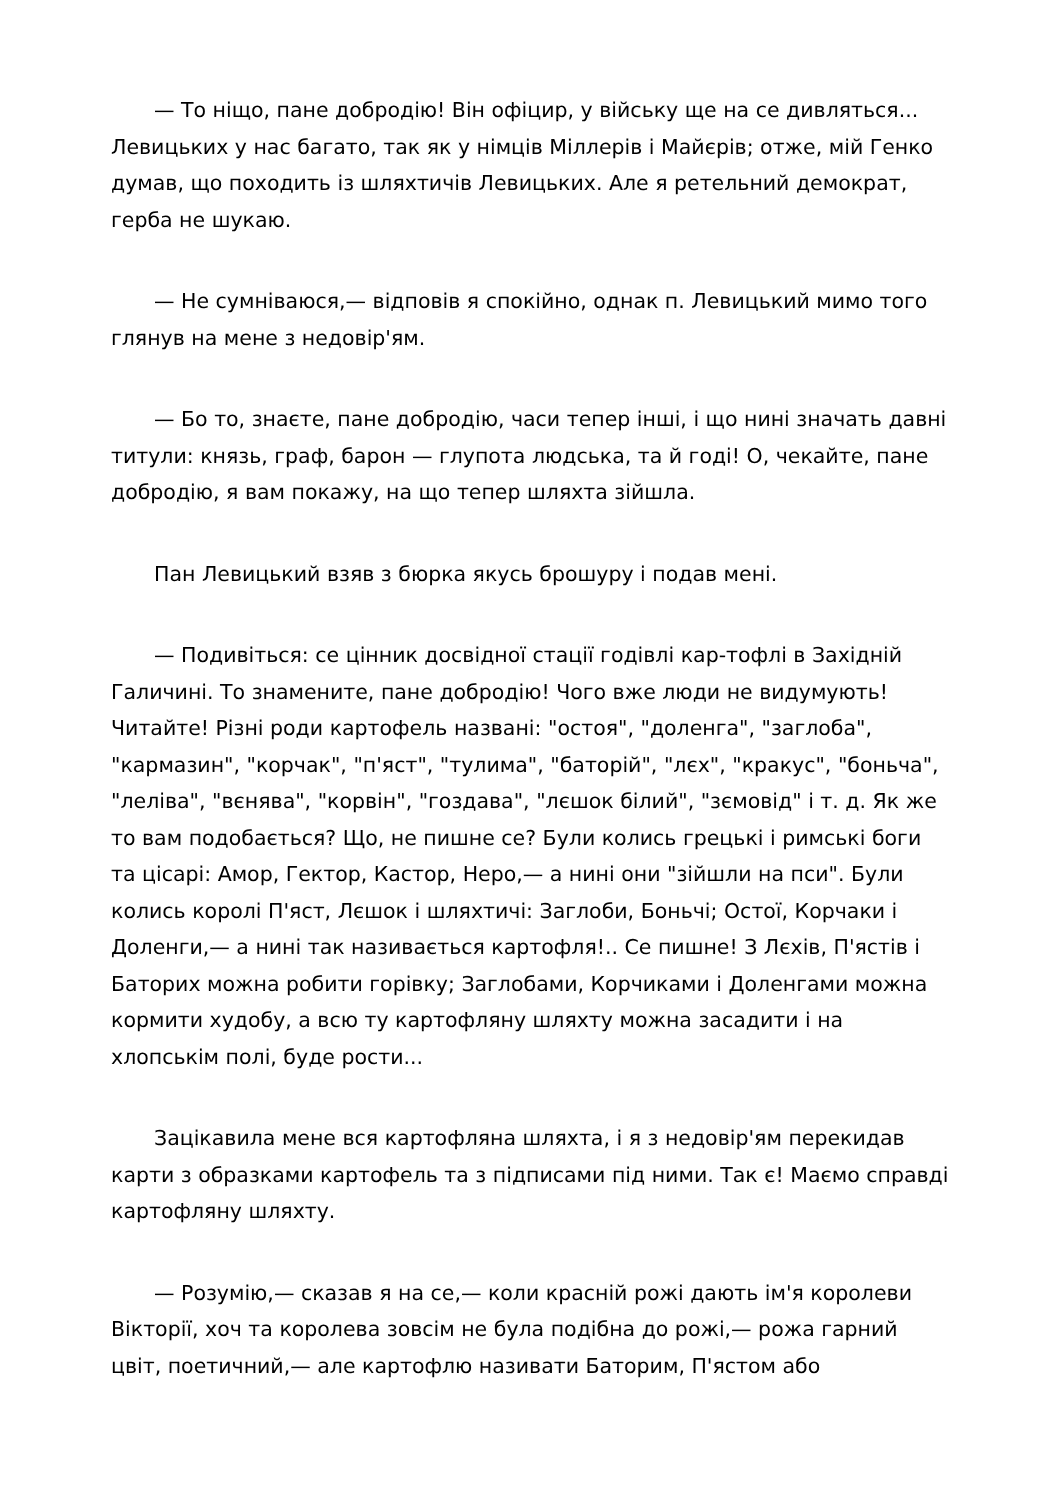— То ніщо, пане добродію! Він офіцир, у війську ще на се дивляться... Левицьких у нас багато, так як у німців Міллерів і Майєрів; отже, мій Генко думав, що походить із шляхтичів Левицьких. Але я ретельний демократ, герба не шукаю.
— Не сумніваюся,— відповів я спокійно, однак п. Левицький мимо того глянув на мене з недовір'ям.
— Бо то, знаєте, пане добродію, часи тепер інші, і що нині значать давні титули: князь, граф, барон — глупота людська, та й годі! О, чекайте, пане добродію, я вам покажу, на що тепер шляхта зійшла.
Пан Левицький взяв з бюрка якусь брошуру і подав мені.
— Подивіться: се цінник досвідної стації годівлі кар-тофлі в Західній Галичині. То знамените, пане добродію! Чого вже люди не видумують! Читайте! Різні роди картофель названі: "остоя", "доленга", "заглоба", "кармазин", "корчак", "п'яст", "тулима", "баторій", "лєх", "кракус", "боньча", "леліва", "вєнява", "корвін", "гоздава", "лєшок білий", "зємовід" і т. д. Як же то вам подобається? Що, не пишне се? Були колись грецькі і римські боги та цісарі: Амор, Гектор, Кастор, Неро,— а нині они "зійшли на пси". Були колись королі П'яст, Лєшок і шляхтичі: Заглоби, Боньчі; Остої, Корчаки і Доленги,— а нині так називається картофля!.. Се пишне! З Лєхів, П'ястів і Баторих можна робити горівку; Заглобами, Корчиками і Доленгами можна кормити худобу, а всю ту картофляну шляхту можна засадити і на хлопськім полі, буде рости...
Зацікавила мене вся картофляна шляхта, і я з недовір'ям перекидав карти з образками картофель та з підписами під ними. Так є! Маємо справді картофляну шляхту.
— Розумію,— сказав я на се,— коли красній рожі дають ім'я королеви Вікторії, хоч та королева зовсім не була подібна до рожі,— рожа гарний цвіт, поетичний,— але картофлю називати Баторим, П'ястом або